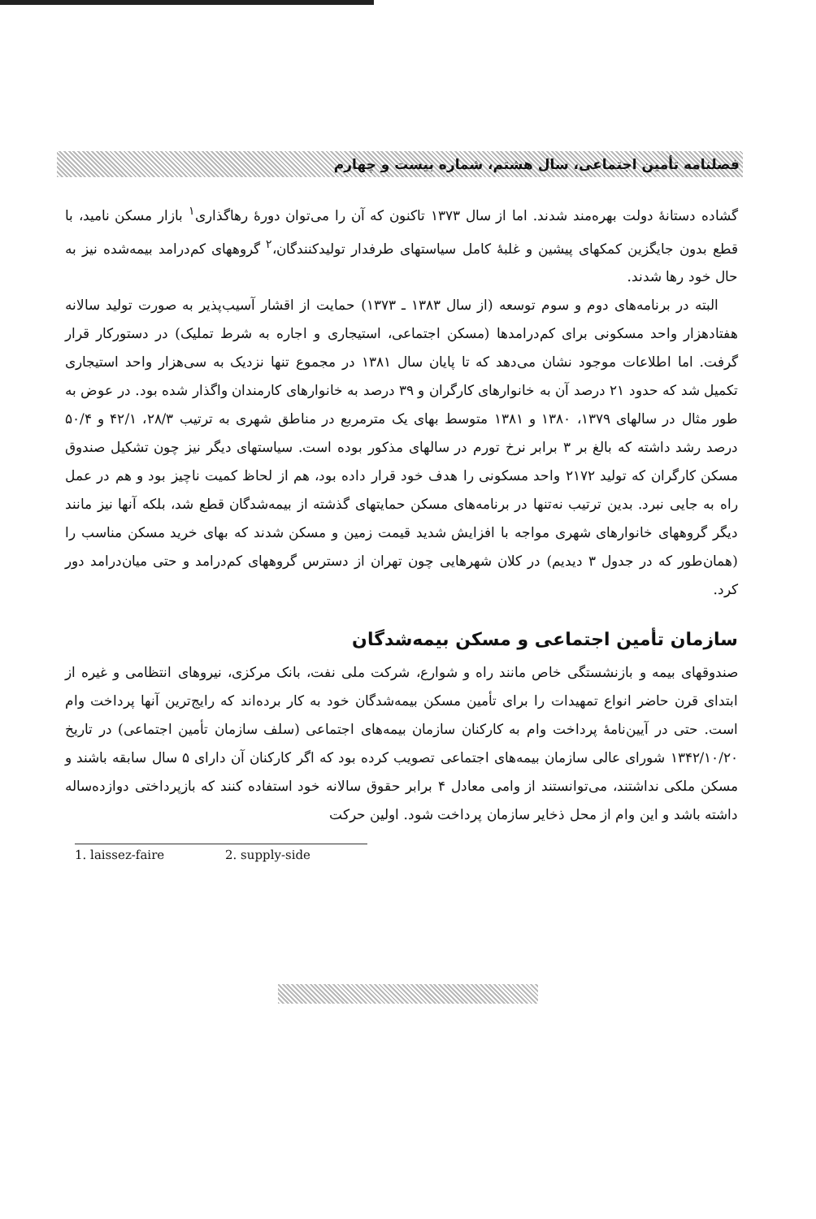فصلنامه تأمین اجتماعی، سال هشتم، شماره بیست و چهارم
گشاده دستانهٔ دولت بهره‌مند شدند. اما از سال ۱۳۷۳ تاکنون که آن را می‌توان دورهٔ رهاگذاری<sup>۱</sup> بازار مسکن نامید، با قطع بدون جایگزین کمکهای پیشین و غلبهٔ کامل سیاستهای طرفدار تولیدکنندگان،<sup>۲</sup> گروههای کم‌درامد بیمه‌شده نیز به حال خود رها شدند.
البته در برنامه‌های دوم و سوم توسعه (از سال ۱۳۸۳ ـ ۱۳۷۳) حمایت از اقشار آسیب‌پذیر به صورت تولید سالانه هفتادهزار واحد مسکونی برای کم‌درامدها (مسکن اجتماعی، استیجاری و اجاره به شرط تملیک) در دستورکار قرار گرفت. اما اطلاعات موجود نشان می‌دهد که تا پایان سال ۱۳۸۱ در مجموع تنها نزدیک به سی‌هزار واحد استیجاری تکمیل شد که حدود ۲۱ درصد آن به خانوارهای کارگران و ۳۹ درصد به خانوارهای کارمندان واگذار شده بود. در عوض به طور مثال در سالهای ۱۳۷۹، ۱۳۸۰ و ۱۳۸۱ متوسط بهای یک مترمربع در مناطق شهری به ترتیب ۲۸/۳، ۴۲/۱ و ۵۰/۴ درصد رشد داشته که بالغ بر ۳ برابر نرخ تورم در سالهای مذکور بوده است. سیاستهای دیگر نیز چون تشکیل صندوق مسکن کارگران که تولید ۲۱۷۲ واحد مسکونی را هدف خود قرار داده بود، هم از لحاظ کمیت ناچیز بود و هم در عمل راه به جایی نبرد. بدین ترتیب نه‌تنها در برنامه‌های مسکن حمایتهای گذشته از بیمه‌شدگان قطع شد، بلکه آنها نیز مانند دیگر گروههای خانوارهای شهری مواجه با افزایش شدید قیمت زمین و مسکن شدند که بهای خرید مسکن مناسب را (همان‌طور که در جدول ۳ دیدیم) در کلان شهرهایی چون تهران از دسترس گروههای کم‌درامد و حتی میان‌درامد دور کرد.
سازمان تأمین اجتماعی و مسکن بیمه‌شدگان
صندوقهای بیمه و بازنشستگی خاص مانند راه و شوارع، شرکت ملی نفت، بانک مرکزی، نیروهای انتظامی و غیره از ابتدای قرن حاضر انواع تمهیدات را برای تأمین مسکن بیمه‌شدگان خود به کار برده‌اند که رایج‌ترین آنها پرداخت وام است. حتی در آیین‌نامهٔ پرداخت وام به کارکنان سازمان بیمه‌های اجتماعی (سلف سازمان تأمین اجتماعی) در تاریخ ۱۳۴۲/۱۰/۲۰ شورای عالی سازمان بیمه‌های اجتماعی تصویب کرده بود که اگر کارکنان آن دارای ۵ سال سابقه باشند و مسکن ملکی نداشتند، می‌توانستند از وامی معادل ۴ برابر حقوق سالانه خود استفاده کنند که بازپرداختی دوازده‌ساله داشته باشد و این وام از محل ذخایر سازمان پرداخت شود. اولین حرکت
1. laissez-faire 2. supply-side